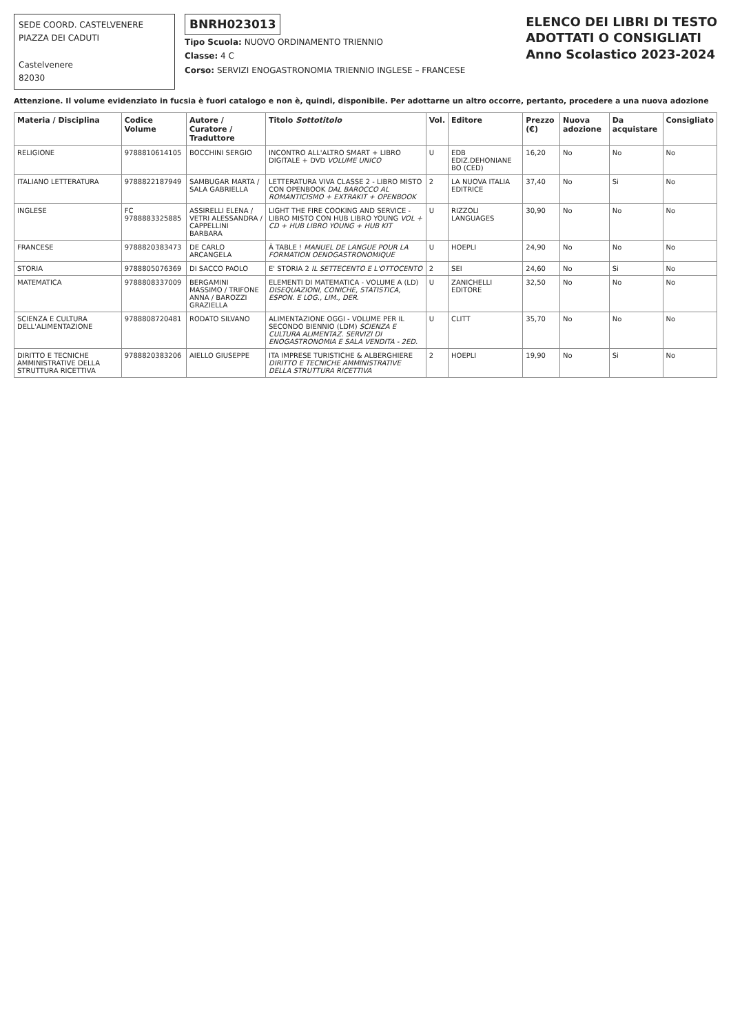SEDE COORD. CASTELVENERE
PIAZZA DEI CADUTI
Castelvenere
82030
BNRH023013
Tipo Scuola: NUOVO ORDINAMENTO TRIENNIO
Classe: 4 C
Corso: SERVIZI ENOGASTRONOMIA TRIENNIO INGLESE – FRANCESE
ELENCO DEI LIBRI DI TESTO
ADOTTATI O CONSIGLIATI
Anno Scolastico 2023-2024
Attenzione. Il volume evidenziato in fucsia è fuori catalogo e non è, quindi, disponibile. Per adottarne un altro occorre, pertanto, procedere a una nuova adozione
| Materia / Disciplina | Codice Volume | Autore / Curatore / Traduttore | Titolo Sottotitolo | Vol. | Editore | Prezzo (€) | Nuova adozione | Da acquistare | Consigliato |
| --- | --- | --- | --- | --- | --- | --- | --- | --- | --- |
| RELIGIONE | 9788810614105 | BOCCHINI SERGIO | INCONTRO ALL'ALTRO SMART + LIBRO DIGITALE + DVD VOLUME UNICO | U | EDB EDIZ.DEHONIANE BO (CED) | 16,20 | No | No | No |
| ITALIANO LETTERATURA | 9788822187949 | SAMBUGAR MARTA / SALA GABRIELLA | LETTERATURA VIVA CLASSE 2 - LIBRO MISTO CON OPENBOOK DAL BAROCCO AL ROMANTICISMO + EXTRAKIT + OPENBOOK | 2 | LA NUOVA ITALIA EDITRICE | 37,40 | No | Si | No |
| INGLESE | FC 9788883325885 | ASSIRELLI ELENA / VETRI ALESSANDRA / CAPPELLINI BARBARA | LIGHT THE FIRE COOKING AND SERVICE - LIBRO MISTO CON HUB LIBRO YOUNG VOL + CD + HUB LIBRO YOUNG + HUB KIT | U | RIZZOLI LANGUAGES | 30,90 | No | No | No |
| FRANCESE | 9788820383473 | DE CARLO ARCANGELA | À TABLE ! MANUEL DE LANGUE POUR LA FORMATION OENOGASTRONOMIQUE | U | HOEPLI | 24,90 | No | No | No |
| STORIA | 9788805076369 | DI SACCO PAOLO | E' STORIA 2 IL SETTECENTO E L'OTTOCENTO | 2 | SEI | 24,60 | No | Si | No |
| MATEMATICA | 9788808337009 | BERGAMINI MASSIMO / TRIFONE ANNA / BAROZZI GRAZIELLA | ELEMENTI DI MATEMATICA - VOLUME A (LD) DISEQUAZIONI, CONICHE, STATISTICA, ESPON. E LOG., LIM., DER. | U | ZANICHELLI EDITORE | 32,50 | No | No | No |
| SCIENZA E CULTURA DELL'ALIMENTAZIONE | 9788808720481 | RODATO SILVANO | ALIMENTAZIONE OGGI - VOLUME PER IL SECONDO BIENNIO (LDM) SCIENZA E CULTURA ALIMENTAZ. SERVIZI DI ENOGASTRONOMIA E SALA VENDITA - 2ED. | U | CLITT | 35,70 | No | No | No |
| DIRITTO E TECNICHE AMMINISTRATIVE DELLA STRUTTURA RICETTIVA | 9788820383206 | AIELLO GIUSEPPE | ITA IMPRESE TURISTICHE & ALBERGHIERE DIRITTO E TECNICHE AMMINISTRATIVE DELLA STRUTTURA RICETTIVA | 2 | HOEPLI | 19,90 | No | Si | No |